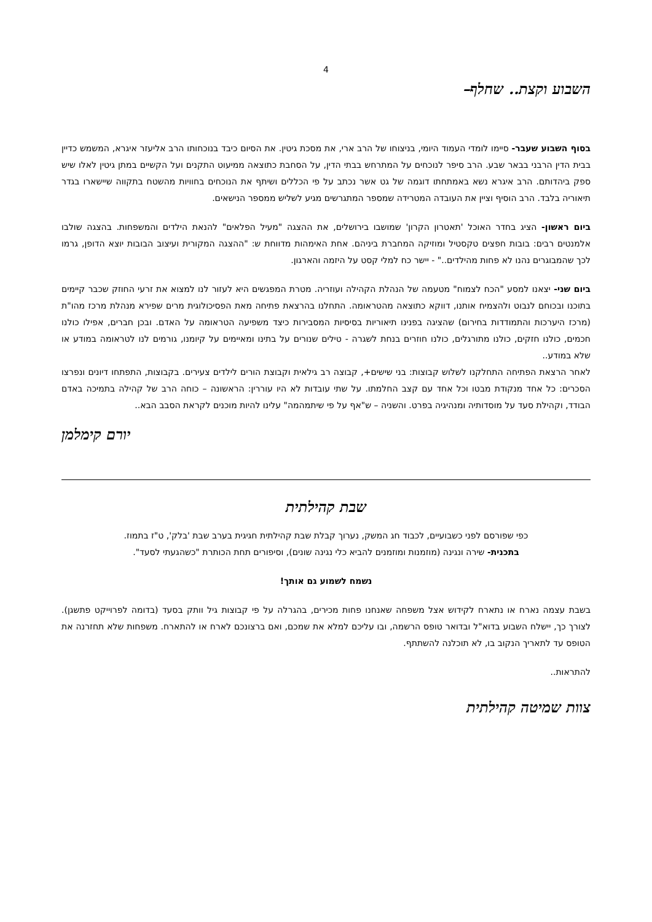4
השבוע וקצת.. שחלף–
בסוף השבוע שעבר- סיימו לומדי העמוד היומי, בניצוחו של הרב ארי, את מסכת גיטין. את הסיום כיבד בנוכחותו הרב אליעזר איגרא, המשמש כדיין בבית הדין הרבני בבאר שבע. הרב סיפר לנוכחים על המתרחש בבתי הדין, על הסחבת כתוצאה ממיעוט התקנים ועל הקשיים במתן גיטין לאלו שיש ספק ביהדותם. הרב איגרא נשא באמתחתו דוגמה של גט אשר נכתב על פי הכללים ושיתף את הנוכחים בחוויות מהשטח בתקווה שיישארו בגדר תיאוריה בלבד. הרב הוסיף וציין את העובדה המטרידה שמספר המתגרשים מגיע לשליש ממספר הנישאים.
ביום ראשון- הציג בחדר האוכל 'תאטרון הקרון' שמושבו בירושלים, את ההצגה "מעיל הפלאים" להנאת הילדים והמשפחות. בהצגה שולבו אלמנטים רבים: בובות חפצים טקסטיל ומוזיקה המחברת ביניהם. אחת האימהות מדווחת ש: "ההצגה המקורית ועיצוב הבובות יוצא הדופן, גרמו לכך שהמבוגרים נהנו לא פחות מהילדים.." - יישר כח למלי קסט על היזמה והארגון.
ביום שני- יצאנו למסע "הכח לצמוח" מטעמה של הנהלת הקהילה ועוזריה. מטרת המפגשים היא לעזור לנו למצוא את זרעי החוזק שכבר קיימים בתוכנו ובכוחם לנבוט ולהצמיח אותנו, דווקא כתוצאה מהטראומה. התחלנו בהרצאת פתיחה מאת הפסיכולוגית מרים שפירא מנהלת מרכז מהו"ת (מרכז היערכות והתמודדות בחירום) שהציגה בפנינו תיאוריות בסיסיות המסבירות כיצד משפיעה הטראומה על האדם. ובכן חברים, אפילו כולנו חכמים, כולנו חזקים, כולנו מתורגלים, כולנו חוזרים בנחת לשגרה - טילים שנורים על בתינו ומאיימים על קיומנו, גורמים לנו לטראומה במודע או שלא במודע..
לאחר הרצאת הפתיחה התחלקנו לשלוש קבוצות: בני שישים+, קבוצה רב גילאית וקבוצת הורים לילדים צעירים. בקבוצות, התפתחו דיונים ונפרצו הסכרים: כל אחד מנקודת מבטו וכל אחד עם קצב החלמתו. על שתי עובדות לא היו עוררין: הראשונה – כוחה הרב של קהילה בתמיכה באדם הבודד, וקהילת סעד על מוסדותיה ומנהיגיה בפרט. והשניה – ש"אף על פי שיתמהמה" עלינו להיות מוכנים לקראת הסבב הבא..
יורם קימלמן
שבת קהילתית
כפי שפורסם לפני כשבועיים, לכבוד חג המשק, נערוך קבלת שבת קהילתית חגיגית בערב שבת 'בלק', ט"ז בתמוז.
בתכנית- שירה ונגינה (מוזמנות ומוזמנים להביא כלי נגינה שונים), וסיפורים תחת הכותרת "כשהגעתי לסעד".
נשמח לשמוע גם אותך!
בשבת עצמה נארח או נתארח לקידוש אצל משפחה שאנחנו פחות מכירים, בהגרלה על פי קבוצות גיל וותק בסעד (בדומה לפרוייקט פתשגן). לצורך כך, יישלח השבוע בדוא"ל ובדואר טופס הרשמה, ובו עליכם למלא את שמכם, ואם ברצונכם לארח או להתארח. משפחות שלא תחזרנה את הטופס עד לתאריך הנקוב בו, לא תוכלנה להשתתף.
להתראות..
צוות שמיטה קהילתית